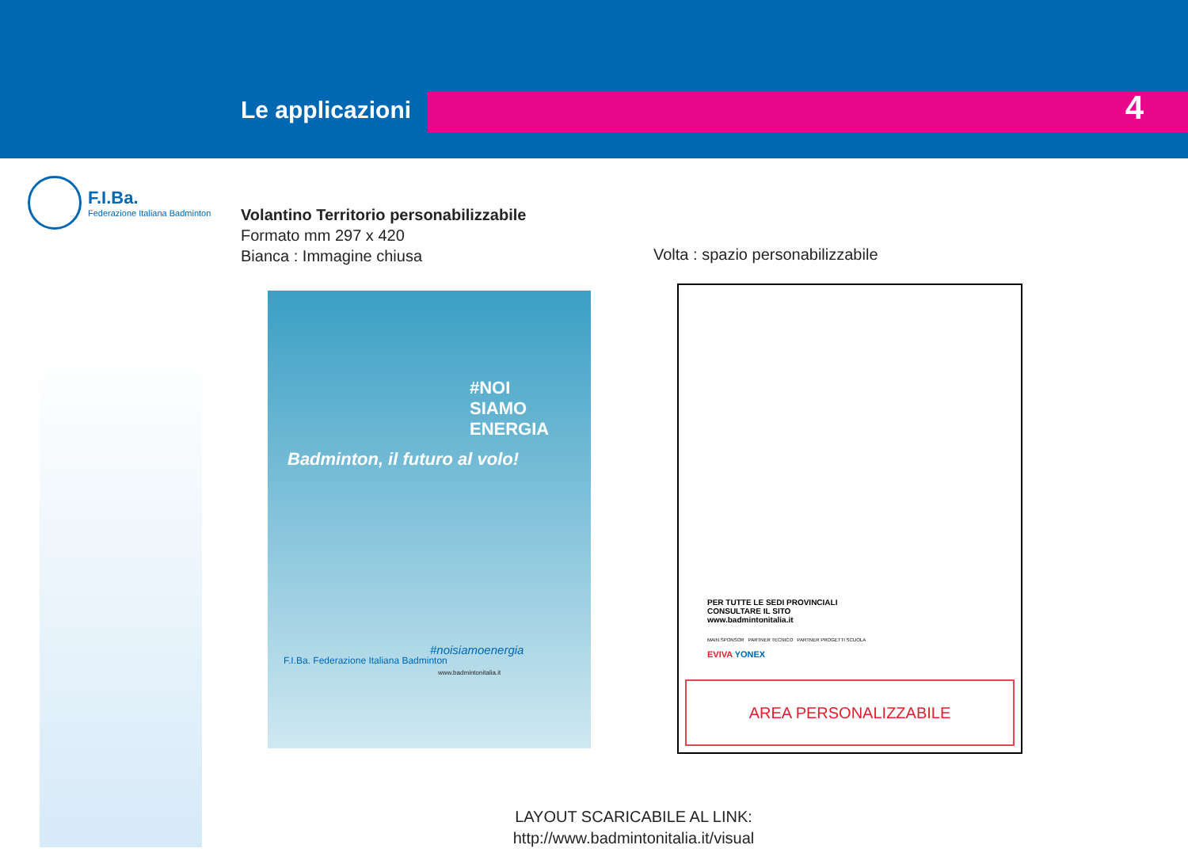Le applicazioni 4
F.I.Ba.
Federazione Italiana Badminton
Volantino Territorio personabilizzabile
Formato mm 297 x 420
Bianca : Immagine chiusa
Volta : spazio personabilizzabile
#NOI
SIAMO
ENERGIA
Badminton, il futuro al volo!
F.I.Ba. Federazione Italiana Badminton
#noisiamoenergia
www.badmintonitalia.it
PER TUTTE LE SEDI PROVINCIALI
CONSULTARE IL SITO
www.badmintonitalia.it
MAIN SPONSOR PARTNER TECNICO PARTNER PROGETTI SCUOLA
EVIVA YONEX
AREA PERSONALIZZABILE
LAYOUT SCARICABILE AL LINK:
http://www.badmintonitalia.it/visual